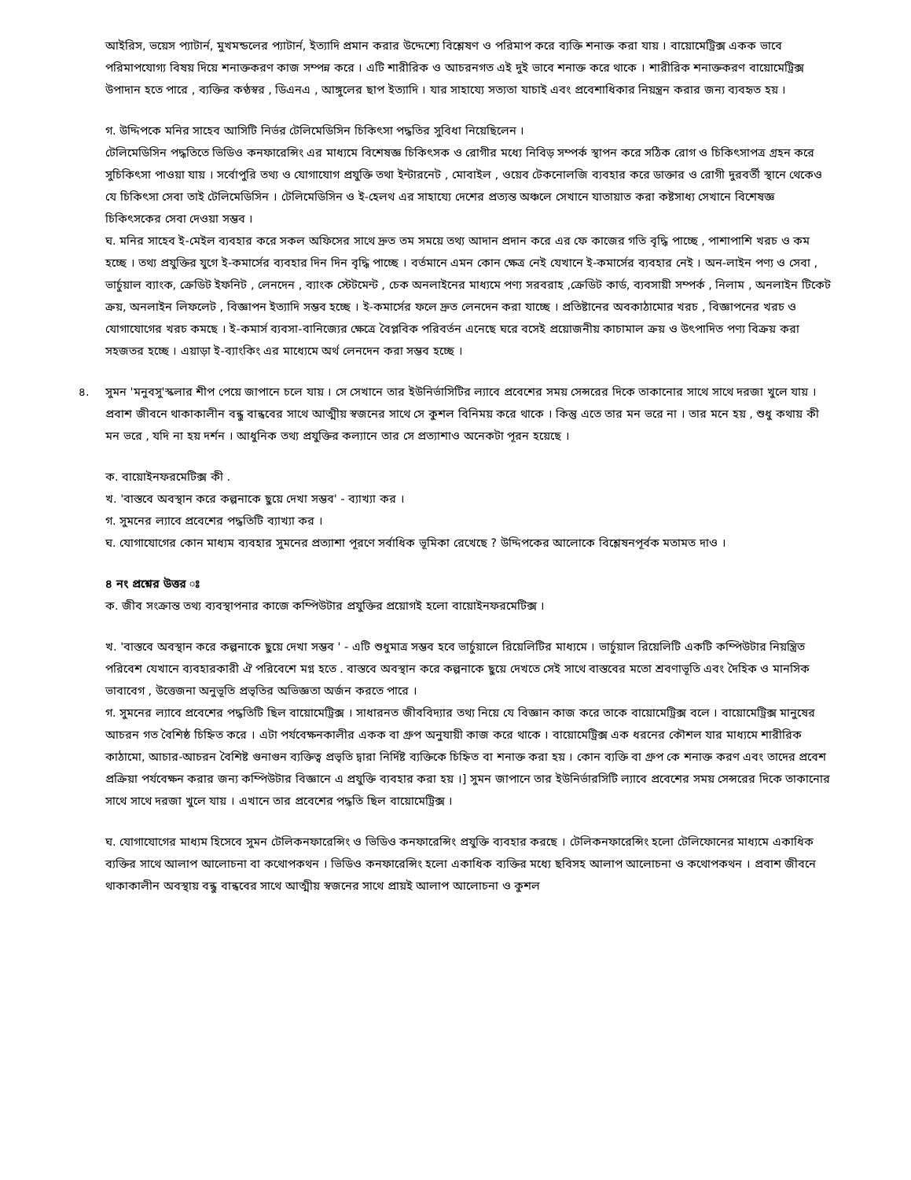আইরিস, ভয়েস প্যাটার্ন, মুখমন্ডলের প্যাটার্ন, ইত্যাদি প্রমান করার উদ্দেশ্যে বিশ্লেষণ ও পরিমাপ করে ব্যক্তি শনাক্ত করা যায় । বায়োমেট্রিক্স একক ভাবে পরিমাপযোগ্য বিষয় দিয়ে শনাক্তকরণ কাজ সম্পন্ন করে । এটি শারীরিক ও আচরনগত এই দুই ভাবে শনাক্ত করে থাকে । শারীরিক শনাক্তকরণ বায়োমেট্রিক্স উপাদান হতে পারে , ব্যক্তির কণ্ঠস্বর , ডিএনএ , আঙ্গুলের ছাপ ইত্যাদি । যার সাহায্যে সত্যতা যাচাই এবং প্রবেশাধিকার নিয়ন্ত্রন করার জন্য ব্যবহৃত হয় ।
গ. উদ্দিপকে মনির সাহেব আসিটি নির্ভর টেলিমেডিসিন চিকিৎসা পদ্ধতির সুবিধা নিয়েছিলেন ।
টেলিমেডিসিন পদ্ধতিতে ভিডিও কনফারেন্সিং এর মাধ্যমে বিশেষজ্ঞ চিকিৎসক ও রোগীর মধ্যে নিবিড় সম্পর্ক স্থাপন করে সঠিক রোগ ও চিকিৎসাপত্র গ্রহন করে সুচিকিৎসা পাওয়া যায় । সর্বোপুরি তথ্য ও যোগাযোগ প্রযুক্তি তথা ইন্টারনেট , মোবাইল , ওয়েব টেকনোলজি ব্যবহার করে ডাক্তার ও রোগী দুরবর্তী স্থানে থেকেও যে চিকিৎসা সেবা তাই টেলিমেডিসিন । টেলিমেডিসিন ও ই-হেলথ এর সাহায্যে দেশের প্রত্যন্ত অঞ্চলে সেখানে যাতায়াত করা কষ্টসাধ্য সেখানে বিশেষজ্ঞ চিকিৎসকের সেবা দেওয়া সম্ভব ।
ঘ. মনির সাহেব ই-মেইল ব্যবহার করে সকল অফিসের সাথে দ্রুত তম সময়ে তথ্য আদান প্রদান করে এর ফে কাজের গতি বৃদ্ধি পাচ্ছে , পাশাপাশি খরচ ও কম হচ্ছে । তথ্য প্রযুক্তির যুগে ই-কমার্সের ব্যবহার দিন দিন বৃদ্ধি পাচ্ছে । বর্তমানে এমন কোন ক্ষেত্র নেই যেখানে ই-কমার্সের ব্যবহার নেই । অন-লাইন পণ্য ও সেবা , ভার্চুয়াল ব্যাংক, ক্রেডিট ইফনিট , লেনদেন , ব্যাংক স্টেটমেন্ট , চেক অনলাইনের মাধ্যমে পণ্য সরবরাহ ,ক্রেডিট কার্ড, ব্যবসায়ী সম্পর্ক , নিলাম , অনলাইন টিকেট ক্রয়, অনলাইন লিফলেট , বিজ্ঞাপন ইত্যাদি সম্ভব হচ্ছে । ই-কমার্সের ফলে দ্রুত লেনদেন করা যাচ্ছে । প্রতিষ্টানের অবকাঠামোর খরচ , বিজ্ঞাপনের খরচ ও যোগাযোগের খরচ কমছে । ই-কমার্স ব্যবসা-বানিজ্যের ক্ষেত্রে বৈপ্লবিক পরিবর্তন এনেছে ঘরে বসেই প্রয়োজনীয় কাচামাল ক্রয় ও উৎপাদিত পণ্য বিক্রয় করা সহজতর হচ্ছে । এয়াড়া ই-ব্যাংকিং এর মাধ্যেমে অর্থ লেনদেন করা সম্ভব হচ্ছে ।
৪. সুমন 'মনুবসু'স্কলার শীপ পেয়ে জাপানে চলে যায় । সে সেখানে তার ইউনির্ভাসিটির ল্যাবে প্রবেশের সময় সেন্সরের দিকে তাকানোর সাথে সাথে দরজা খুলে যায় । প্রবাশ জীবনে থাকাকালীন বন্ধু বান্ধবের সাথে আত্মীয় স্বজনের সাথে সে কুশল বিনিময় করে থাকে । কিন্তু এতে তার মন ভরে না । তার মনে হয় , শুধু কথায় কী মন ভরে , যদি না হয় দর্শন । আধুনিক তথ্য প্রযুক্তির কল্যানে তার সে প্রত্যাশাও অনেকটা পূরন হয়েছে ।
ক. বায়োইনফরমেটিক্স কী .
খ. 'বাস্তবে অবস্থান করে কল্পনাকে ছুয়ে দেখা সম্ভব' - ব্যাখ্যা কর ।
গ. সুমনের ল্যাবে প্রবেশের পদ্ধতিটি ব্যাখ্যা কর ।
ঘ. যোগাযোগের কোন মাধ্যম ব্যবহার সুমনের প্রত্যাশা পূরণে সর্বাধিক ভূমিকা রেখেছে ? উদ্দিপকের আলোকে বিশ্লেষনপূর্বক মতামত দাও ।
৪ নং প্রশ্নের উত্তর ঃ
ক. জীব সংক্রান্ত তথ্য ব্যবস্থাপনার কাজে কম্পিউটার প্রযুক্তির প্রয়োগই হলো বায়োইনফরমেটিক্স ।
খ. 'বাস্তবে অবস্থান করে কল্পনাকে ছুয়ে দেখা সম্ভব ' - এটি শুধুমাত্র সম্ভব হবে ভার্চুয়ালে রিয়েলিটির মাধ্যমে । ভার্চুয়াল রিয়েলিটি একটি কম্পিউটার নিয়ন্ত্রিত পরিবেশ যেখানে ব্যবহারকারী ঐ পরিবেশে মগ্ন হতে . বাস্তবে অবস্থান করে কল্পনাকে ছুয়ে দেখতে সেই সাথে বাস্তবের মতো শ্রবণাভূতি এবং দৈহিক ও মানসিক ভাবাবেগ , উত্তেজনা অনুভূতি প্রভৃতির অভিজ্ঞতা অর্জন করতে পারে ।
গ. সুমনের ল্যাবে প্রবেশের পদ্ধতিটি ছিল বায়োমেট্রিক্স । সাধারনত জীববিদ্যার তথ্য নিয়ে যে বিজ্ঞান কাজ করে তাকে বায়োমেট্রিক্স বলে । বায়োমেট্রিক্স মানুষের আচরন গত বৈশিষ্ঠ চিহ্নিত করে । এটা পর্যবেক্ষনকালীর একক বা গ্রুপ অনুযায়ী কাজ করে থাকে । বায়োমেট্রিক্স এক ধরনের কৌশল যার মাধ্যমে শারীরিক কাঠামো, আচার-আচরন বৈশিষ্ট গুনাগুন ব্যক্তিত্ব প্রভৃতি দ্বারা নির্দিষ্ট ব্যক্তিকে চিহ্নিত বা শনাক্ত করা হয় । কোন ব্যক্তি বা গ্রুপ কে শনাক্ত করণ এবং তাদের প্রবেশ প্রক্রিয়া পর্যবেক্ষন করার জন্য কম্পিউটার বিজ্ঞানে এ প্রযুক্তি ব্যবহার করা হয় ।] সুমন জাপানে তার ইউনির্ভারসিটি ল্যাবে প্রবেশের সময় সেন্সরের দিকে তাকানোর সাথে সাথে দরজা খুলে যায় । এখানে তার প্রবেশের পদ্ধতি ছিল বায়োমেট্রিক্স ।
ঘ. যোগাযোগের মাধ্যম হিসেবে সুমন টেলিকনফারেন্সিং ও ভিডিও কনফারেন্সিং প্রযুক্তি ব্যবহার করছে । টেলিকনফারেন্সিং হলো টেলিফোনের মাধ্যমে একাধিক ব্যক্তির সাথে আলাপ আলোচনা বা কথোপকথন । ভিডিও কনফারেন্সিং হলো একাধিক ব্যক্তির মধ্যে ছবিসহ আলাপ আলোচনা ও কথোপকথন । প্রবাশ জীবনে থাকাকালীন অবস্থায় বন্ধু বান্ধবের সাথে আত্মীয় স্বজনের সাথে প্রায়ই আলাপ আলোচনা ও কুশল